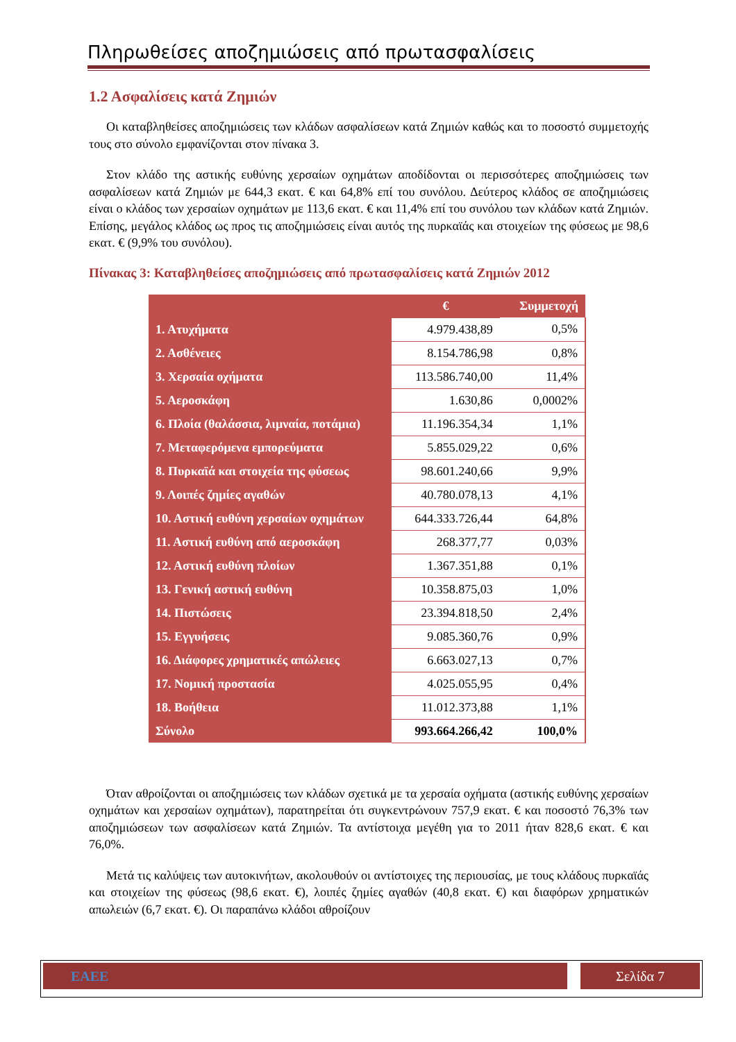Πληρωθείσες αποζημιώσεις από πρωτασφαλίσεις
1.2 Ασφαλίσεις κατά Ζημιών
Οι καταβληθείσες αποζημιώσεις των κλάδων ασφαλίσεων κατά Ζημιών καθώς και το ποσοστό συμμετοχής τους στο σύνολο εμφανίζονται στον πίνακα 3.
Στον κλάδο της αστικής ευθύνης χερσαίων οχημάτων αποδίδονται οι περισσότερες αποζημιώσεις των ασφαλίσεων κατά Ζημιών με 644,3 εκατ. € και 64,8% επί του συνόλου. Δεύτερος κλάδος σε αποζημιώσεις είναι ο κλάδος των χερσαίων οχημάτων με 113,6 εκατ. € και 11,4% επί του συνόλου των κλάδων κατά Ζημιών. Επίσης, μεγάλος κλάδος ως προς τις αποζημιώσεις είναι αυτός της πυρκαϊάς και στοιχείων της φύσεως με 98,6 εκατ. € (9,9% του συνόλου).
Πίνακας 3: Καταβληθείσες αποζημιώσεις από πρωτασφαλίσεις κατά Ζημιών 2012
| | € | Συμμετοχή |
| --- | --- | --- |
| 1. Ατυχήματα | 4.979.438,89 | 0,5% |
| 2. Ασθένειες | 8.154.786,98 | 0,8% |
| 3. Χερσαία οχήματα | 113.586.740,00 | 11,4% |
| 5. Αεροσκάφη | 1.630,86 | 0,0002% |
| 6. Πλοία (θαλάσσια, λιμναία, ποτάμια) | 11.196.354,34 | 1,1% |
| 7. Μεταφερόμενα εμπορεύματα | 5.855.029,22 | 0,6% |
| 8. Πυρκαϊά και στοιχεία της φύσεως | 98.601.240,66 | 9,9% |
| 9. Λοιπές ζημίες αγαθών | 40.780.078,13 | 4,1% |
| 10. Αστική ευθύνη χερσαίων οχημάτων | 644.333.726,44 | 64,8% |
| 11. Αστική ευθύνη από αεροσκάφη | 268.377,77 | 0,03% |
| 12. Αστική ευθύνη πλοίων | 1.367.351,88 | 0,1% |
| 13. Γενική αστική ευθύνη | 10.358.875,03 | 1,0% |
| 14. Πιστώσεις | 23.394.818,50 | 2,4% |
| 15. Εγγυήσεις | 9.085.360,76 | 0,9% |
| 16. Διάφορες χρηματικές απώλειες | 6.663.027,13 | 0,7% |
| 17. Νομική προστασία | 4.025.055,95 | 0,4% |
| 18. Βοήθεια | 11.012.373,88 | 1,1% |
| Σύνολο | 993.664.266,42 | 100,0% |
Όταν αθροίζονται οι αποζημιώσεις των κλάδων σχετικά με τα χερσαία οχήματα (αστικής ευθύνης χερσαίων οχημάτων και χερσαίων οχημάτων), παρατηρείται ότι συγκεντρώνουν 757,9 εκατ. € και ποσοστό 76,3% των αποζημιώσεων των ασφαλίσεων κατά Ζημιών. Τα αντίστοιχα μεγέθη για το 2011 ήταν 828,6 εκατ. € και 76,0%.
Μετά τις καλύψεις των αυτοκινήτων, ακολουθούν οι αντίστοιχες της περιουσίας, με τους κλάδους πυρκαϊάς και στοιχείων της φύσεως (98,6 εκατ. €), λοιπές ζημίες αγαθών (40,8 εκατ. €) και διαφόρων χρηματικών απωλειών (6,7 εκατ. €). Οι παραπάνω κλάδοι αθροίζουν
ΕΑΕΕ Σελίδα 7